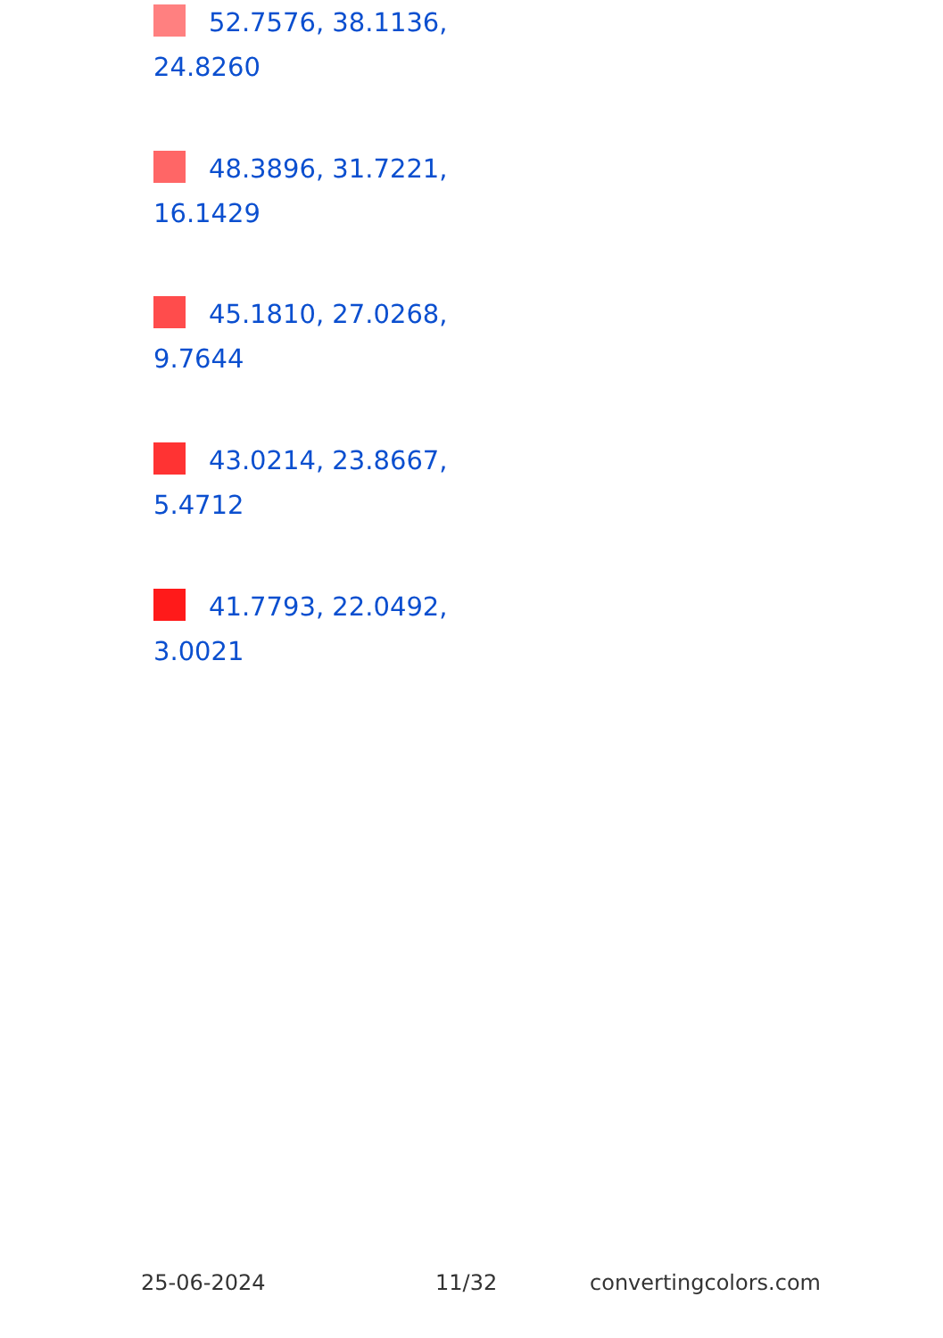52.7576, 38.1136, 24.8260
48.3896, 31.7221, 16.1429
45.1810, 27.0268, 9.7644
43.0214, 23.8667, 5.4712
41.7793, 22.0492, 3.0021
25-06-2024 11/32 convertingcolors.com